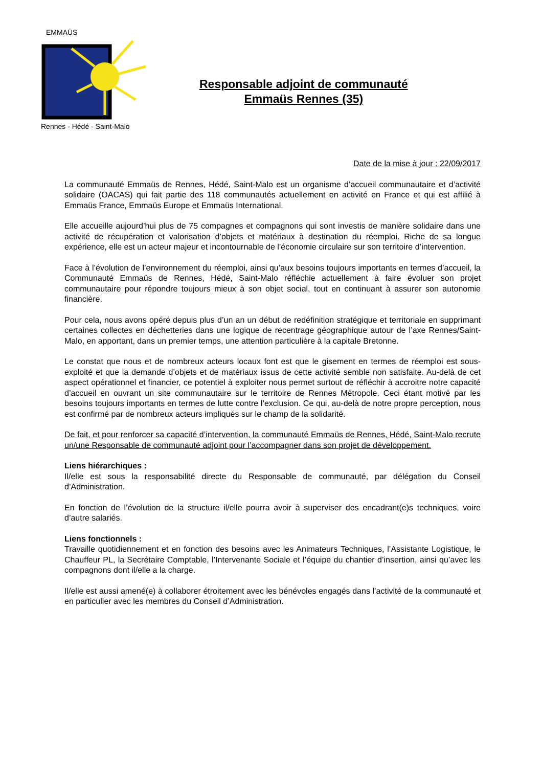EMMAÜS
Rennes - Hédé - Saint-Malo
Responsable adjoint de communauté
Emmaüs Rennes (35)
Date de la mise à jour : 22/09/2017
La communauté Emmaüs de Rennes, Hédé, Saint-Malo est un organisme d’accueil communautaire et d’activité solidaire (OACAS) qui fait partie des 118 communautés actuellement en activité en France et qui est affilié à Emmaüs France, Emmaüs Europe et Emmaüs International.
Elle accueille aujourd’hui plus de 75 compagnes et compagnons qui sont investis de manière solidaire dans une activité de récupération et valorisation d’objets et matériaux à destination du réemploi. Riche de sa longue expérience, elle est un acteur majeur et incontournable de l’économie circulaire sur son territoire d’intervention.
Face à l’évolution de l’environnement du réemploi, ainsi qu’aux besoins toujours importants en termes d’accueil, la Communauté Emmaüs de Rennes, Hédé, Saint-Malo réfléchie actuellement à faire évoluer son projet communautaire pour répondre toujours mieux à son objet social, tout en continuant à assurer son autonomie financière.
Pour cela, nous avons opéré depuis plus d’un an un début de redéfinition stratégique et territoriale en supprimant certaines collectes en déchetteries dans une logique de recentrage géographique autour de l’axe Rennes/Saint-Malo, en apportant, dans un premier temps, une attention particulière à la capitale Bretonne.
Le constat que nous et de nombreux acteurs locaux font est que le gisement en termes de réemploi est sous-exploité et que la demande d’objets et de matériaux issus de cette activité semble non satisfaite. Au-delà de cet aspect opérationnel et financier, ce potentiel à exploiter nous permet surtout de réfléchir à accroitre notre capacité d’accueil en ouvrant un site communautaire sur le territoire de Rennes Métropole. Ceci étant motivé par les besoins toujours importants en termes de lutte contre l’exclusion. Ce qui, au-delà de notre propre perception, nous est confirmé par de nombreux acteurs impliqués sur le champ de la solidarité.
De fait, et pour renforcer sa capacité d’intervention, la communauté Emmaüs de Rennes, Hédé, Saint-Malo recrute un/une Responsable de communauté adjoint pour l’accompagner dans son projet de développement.
Liens hiérarchiques :
Il/elle est sous la responsabilité directe du Responsable de communauté, par délégation du Conseil d’Administration.
En fonction de l’évolution de la structure il/elle pourra avoir à superviser des encadrant(e)s techniques, voire d’autre salariés.
Liens fonctionnels :
Travaille quotidiennement et en fonction des besoins avec les Animateurs Techniques, l’Assistante Logistique, le Chauffeur PL, la Secrétaire Comptable, l’Intervenante Sociale et l’équipe du chantier d’insertion, ainsi qu’avec les compagnons dont il/elle a la charge.
Il/elle est aussi amené(e) à collaborer étroitement avec les bénévoles engagés dans l’activité de la communauté et en particulier avec les membres du Conseil d’Administration.